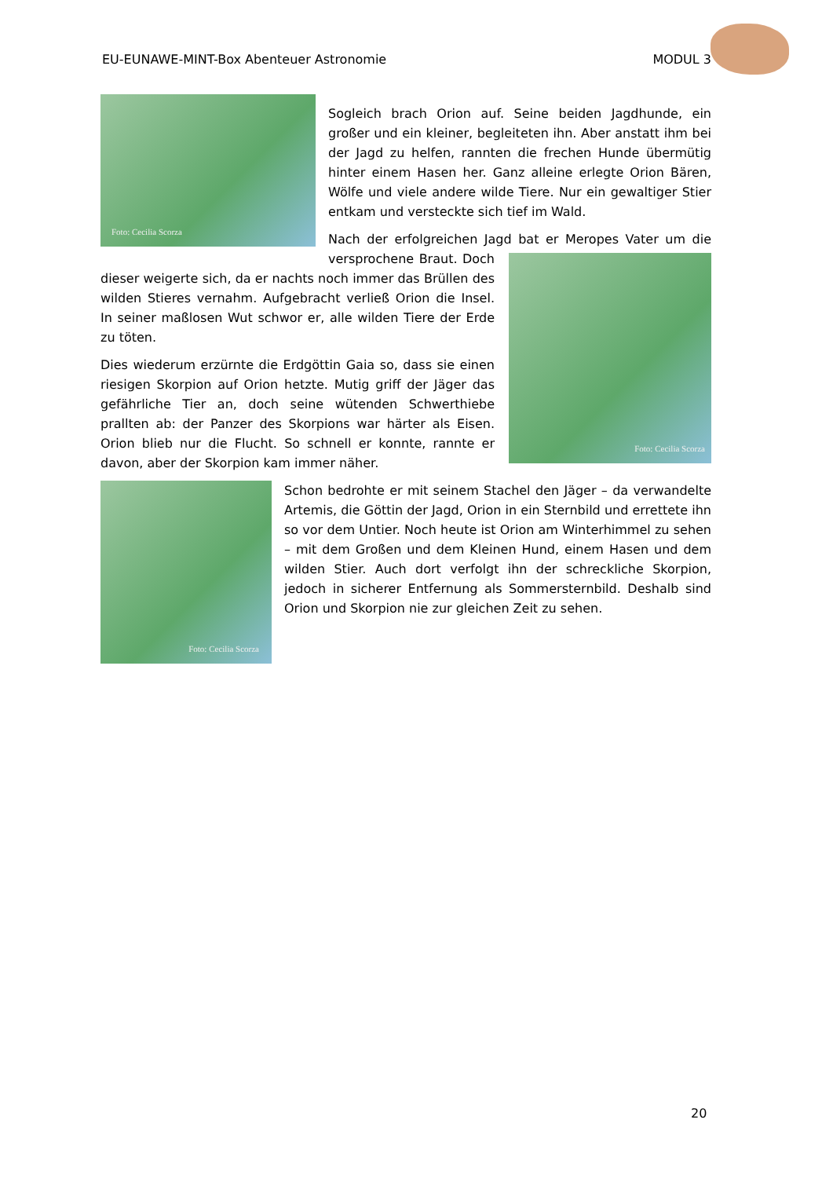EU-EUNAWE-MINT-Box Abenteuer Astronomie MODUL 3
Foto: Cecilia Scorza
Sogleich brach Orion auf. Seine beiden Jagdhunde, ein großer und ein kleiner, begleiteten ihn. Aber anstatt ihm bei der Jagd zu helfen, rannten die frechen Hunde übermütig hinter einem Hasen her. Ganz alleine erlegte Orion Bären, Wölfe und viele andere wilde Tiere. Nur ein gewaltiger Stier entkam und versteckte sich tief im Wald.
Foto: Cecilia Scorza
Nach der erfolgreichen Jagd bat er Meropes Vater um die versprochene Braut. Doch dieser weigerte sich, da er nachts noch immer das Brüllen des wilden Stieres vernahm. Aufgebracht verließ Orion die Insel. In seiner maßlosen Wut schwor er, alle wilden Tiere der Erde zu töten.
Dies wiederum erzürnte die Erdgöttin Gaia so, dass sie einen riesigen Skorpion auf Orion hetzte. Mutig griff der Jäger das gefährliche Tier an, doch seine wütenden Schwerthiebe prallten ab: der Panzer des Skorpions war härter als Eisen. Orion blieb nur die Flucht. So schnell er konnte, rannte er davon, aber der Skorpion kam immer näher.
Foto: Cecilia Scorza
Schon bedrohte er mit seinem Stachel den Jäger – da verwandelte Artemis, die Göttin der Jagd, Orion in ein Sternbild und errettete ihn so vor dem Untier. Noch heute ist Orion am Winterhimmel zu sehen – mit dem Großen und dem Kleinen Hund, einem Hasen und dem wilden Stier. Auch dort verfolgt ihn der schreckliche Skorpion, jedoch in sicherer Entfernung als Sommersternbild. Deshalb sind Orion und Skorpion nie zur gleichen Zeit zu sehen.
20